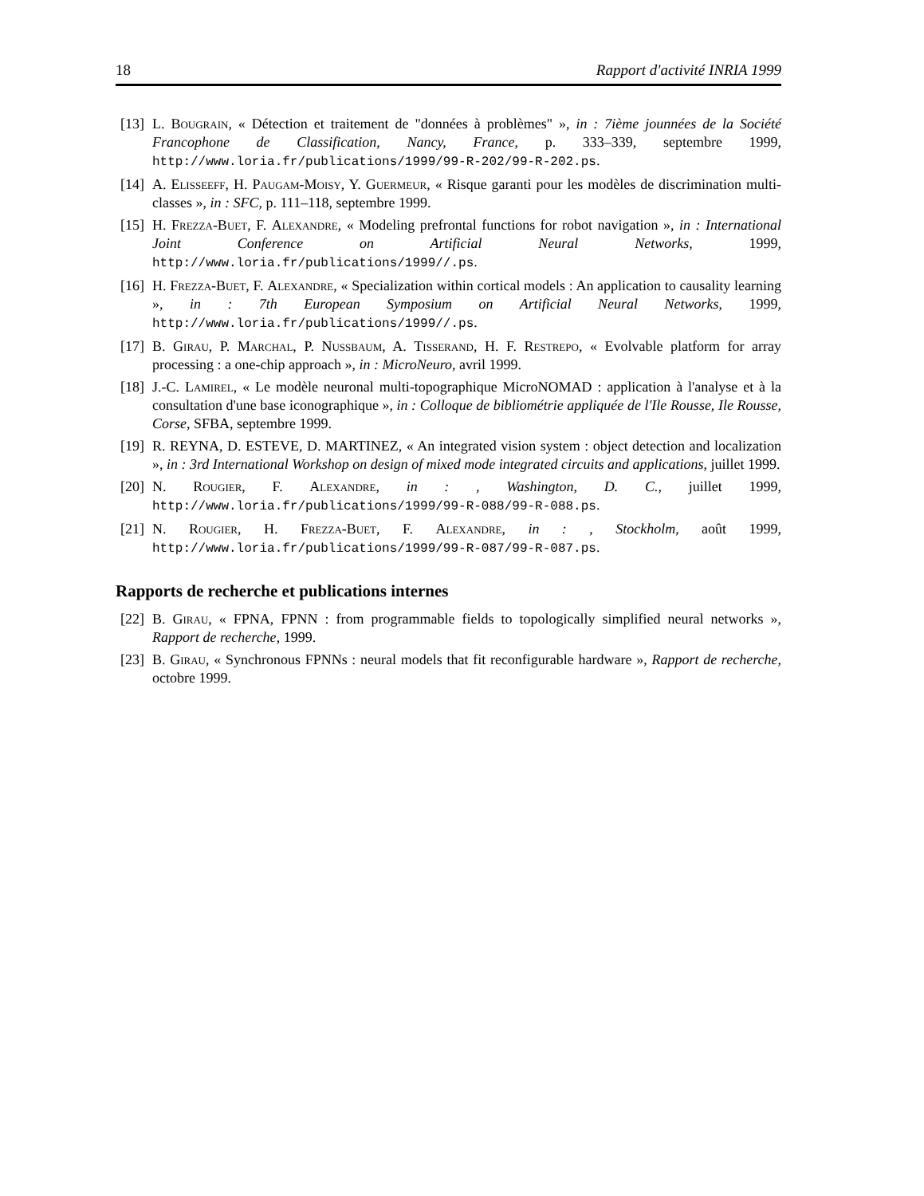18 Rapport d'activité INRIA 1999
[13] L. Bougrain, « Détection et traitement de "données à problèmes" », in : 7ième jounnées de la Société Francophone de Classification, Nancy, France, p. 333–339, septembre 1999, http://www.loria.fr/publications/1999/99-R-202/99-R-202.ps.
[14] A. Elisseeff, H. Paugam-Moisy, Y. Guermeur, « Risque garanti pour les modèles de discrimination multi-classes », in : SFC, p. 111–118, septembre 1999.
[15] H. Frezza-Buet, F. Alexandre, « Modeling prefrontal functions for robot navigation », in : International Joint Conference on Artificial Neural Networks, 1999, http://www.loria.fr/publications/1999//.ps.
[16] H. Frezza-Buet, F. Alexandre, « Specialization within cortical models : An application to causality learning », in : 7th European Symposium on Artificial Neural Networks, 1999, http://www.loria.fr/publications/1999//.ps.
[17] B. Girau, P. Marchal, P. Nussbaum, A. Tisserand, H. F. Restrepo, « Evolvable platform for array processing : a one-chip approach », in : MicroNeuro, avril 1999.
[18] J.-C. Lamirel, « Le modèle neuronal multi-topographique MicroNOMAD : application à l'analyse et à la consultation d'une base iconographique », in : Colloque de bibliométrie appliquée de l'Ile Rousse, Ile Rousse, Corse, SFBA, septembre 1999.
[19] R. REYNA, D. ESTEVE, D. MARTINEZ, « An integrated vision system : object detection and localization », in : 3rd International Workshop on design of mixed mode integrated circuits and applications, juillet 1999.
[20] N. Rougier, F. Alexandre, in : , Washington, D. C., juillet 1999, http://www.loria.fr/publications/1999/99-R-088/99-R-088.ps.
[21] N. Rougier, H. Frezza-Buet, F. Alexandre, in : , Stockholm, août 1999, http://www.loria.fr/publications/1999/99-R-087/99-R-087.ps.
Rapports de recherche et publications internes
[22] B. Girau, « FPNA, FPNN : from programmable fields to topologically simplified neural networks », Rapport de recherche, 1999.
[23] B. Girau, « Synchronous FPNNs : neural models that fit reconfigurable hardware », Rapport de recherche, octobre 1999.